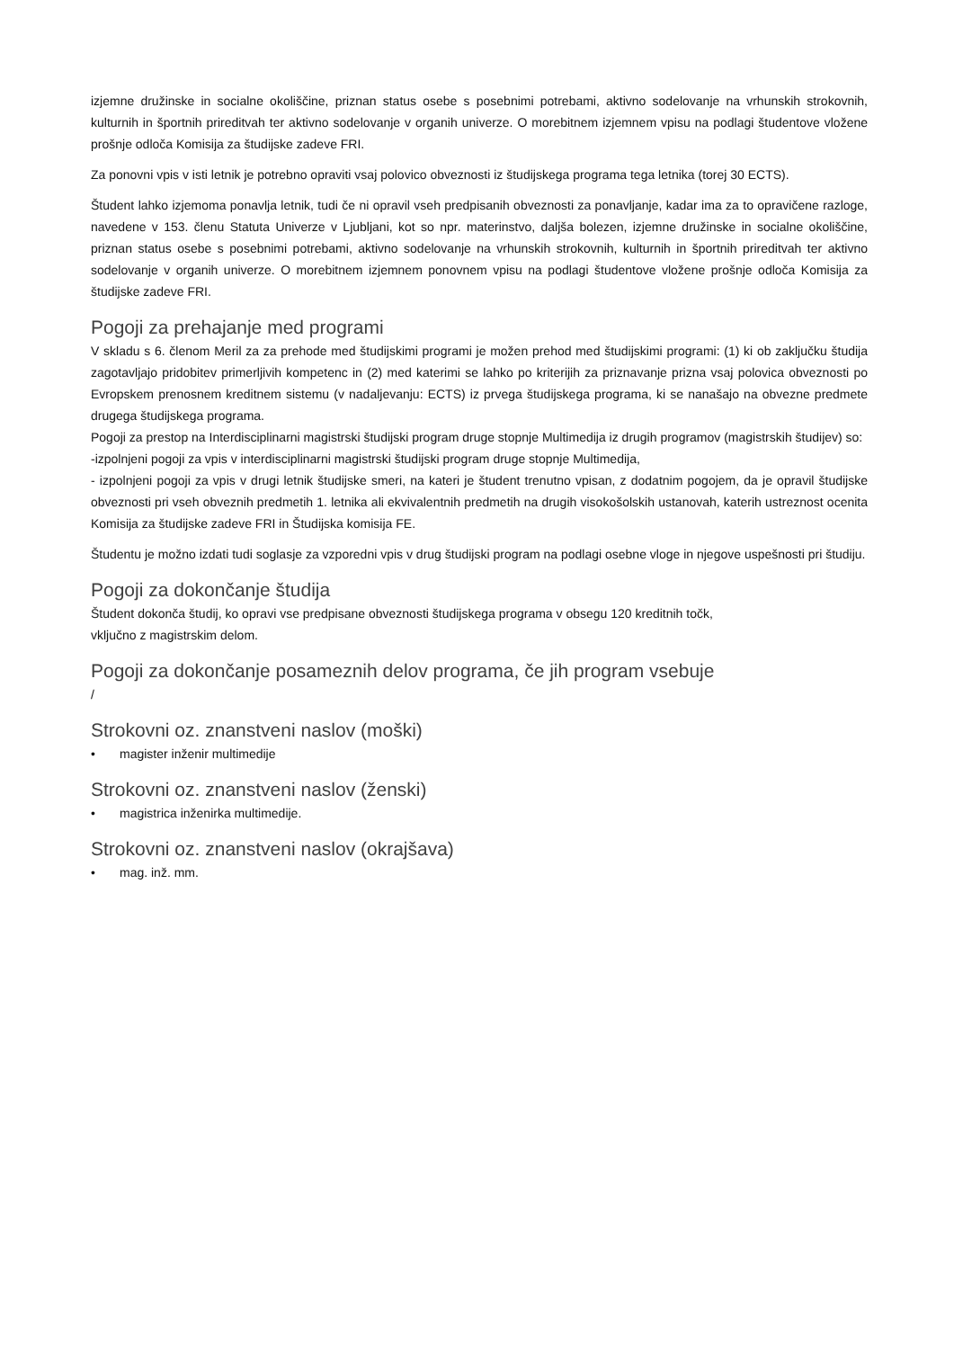izjemne družinske in socialne okoliščine, priznan status osebe s posebnimi potrebami, aktivno sodelovanje na vrhunskih strokovnih, kulturnih in športnih prireditvah ter aktivno sodelovanje v organih univerze. O morebitnem izjemnem vpisu na podlagi študentove vložene prošnje odloča Komisija za študijske zadeve FRI.
Za ponovni vpis v isti letnik je potrebno opraviti vsaj polovico obveznosti iz študijskega programa tega letnika (torej 30 ECTS).
Študent lahko izjemoma ponavlja letnik, tudi če ni opravil vseh predpisanih obveznosti za ponavljanje, kadar ima za to opravičene razloge, navedene v 153. členu Statuta Univerze v Ljubljani, kot so npr. materinstvo, daljša bolezen, izjemne družinske in socialne okoliščine, priznan status osebe s posebnimi potrebami, aktivno sodelovanje na vrhunskih strokovnih, kulturnih in športnih prireditvah ter aktivno sodelovanje v organih univerze. O morebitnem izjemnem ponovnem vpisu na podlagi študentove vložene prošnje odloča Komisija za študijske zadeve FRI.
Pogoji za prehajanje med programi
V skladu s 6. členom Meril za za prehode med študijskimi programi je možen prehod med študijskimi programi: (1) ki ob zaključku študija zagotavljajo pridobitev primerljivih kompetenc in (2) med katerimi se lahko po kriterijih za priznavanje prizna vsaj polovica obveznosti po Evropskem prenosnem kreditnem sistemu (v nadaljevanju: ECTS) iz prvega študijskega programa, ki se nanašajo na obvezne predmete drugega študijskega programa.
Pogoji za prestop na Interdisciplinarni magistrski študijski program druge stopnje Multimedija iz drugih programov (magistrskih študijev) so:
-izpolnjeni pogoji za vpis v interdisciplinarni magistrski študijski program druge stopnje Multimedija,
- izpolnjeni pogoji za vpis v drugi letnik študijske smeri, na kateri je študent trenutno vpisan, z dodatnim pogojem, da je opravil študijske obveznosti pri vseh obveznih predmetih 1. letnika ali ekvivalentnih predmetih na drugih visokošolskih ustanovah, katerih ustreznost ocenita Komisija za študijske zadeve FRI in Študijska komisija FE.
Študentu je možno izdati tudi soglasje za vzporedni vpis v drug študijski program na podlagi osebne vloge in njegove uspešnosti pri študiju.
Pogoji za dokončanje študija
Študent dokonča študij, ko opravi vse predpisane obveznosti študijskega programa v obsegu 120 kreditnih točk,
vključno z magistrskim delom.
Pogoji za dokončanje posameznih delov programa, če jih program vsebuje
/
Strokovni oz. znanstveni naslov (moški)
• magister inženir multimedije
Strokovni oz. znanstveni naslov (ženski)
• magistrica inženirka multimedije.
Strokovni oz. znanstveni naslov (okrajšava)
• mag. inž. mm.